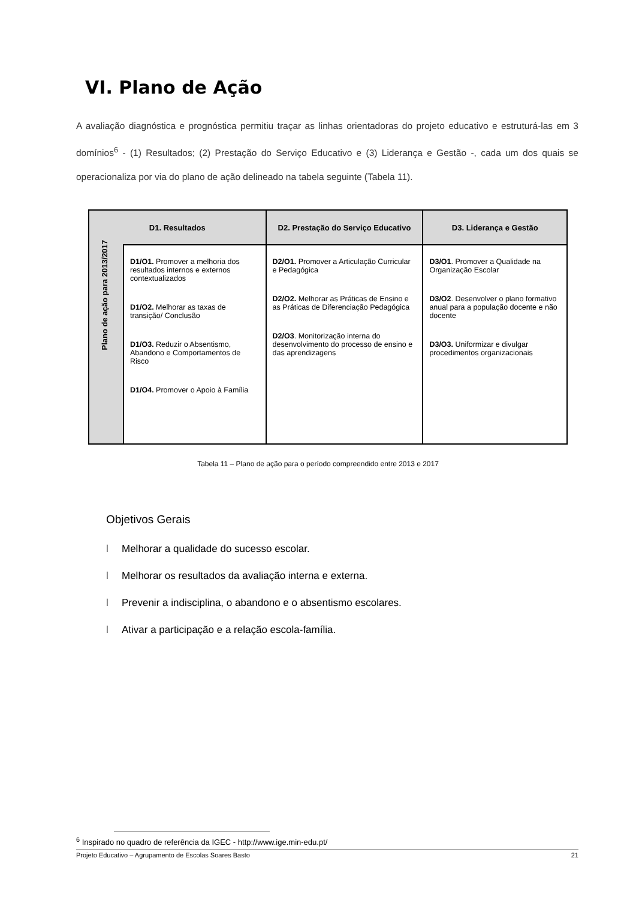VI. Plano de Ação
A avaliação diagnóstica e prognóstica permitiu traçar as linhas orientadoras do projeto educativo e estruturá-las em 3 domínios<sup>6</sup> - (1) Resultados; (2) Prestação do Serviço Educativo e (3) Liderança e Gestão -, cada um dos quais se operacionaliza por via do plano de ação delineado na tabela seguinte (Tabela 11).
| D1. Resultados | | D2. Prestação do Serviço Educativo | D3. Liderança e Gestão |
| --- | --- | --- | --- |
| Plano de ação para 2013/2017 | D1/O1. Promover a melhoria dos resultados internos e externos contextualizados D1/O2. Melhorar as taxas de transição/ Conclusão D1/O3. Reduzir o Absentismo, Abandono e Comportamentos de Risco D1/O4. Promover o Apoio à Família | D2/O1. Promover a Articulação Curricular e Pedagógica D2/O2. Melhorar as Práticas de Ensino e as Práticas de Diferenciação Pedagógica D2/O3 . Monitorização interna do desenvolvimento do processo de ensino e das aprendizagens | D3/O1 . Promover a Qualidade na Organização Escolar D3/O2 . Desenvolver o plano formativo anual para a população docente e não docente D3/O3. Uniformizar e divulgar procedimentos organizacionais |
Tabela 11 – Plano de ação para o período compreendido entre 2013 e 2017
Objetivos Gerais
l Melhorar a qualidade do sucesso escolar.
l Melhorar os resultados da avaliação interna e externa.
l Prevenir a indisciplina, o abandono e o absentismo escolares.
l Ativar a participação e a relação escola-família.
<sup>6</sup> Inspirado no quadro de referência da IGEC - http://www.ige.min-edu.pt/
Projeto Educativo – Agrupamento de Escolas Soares Basto 21